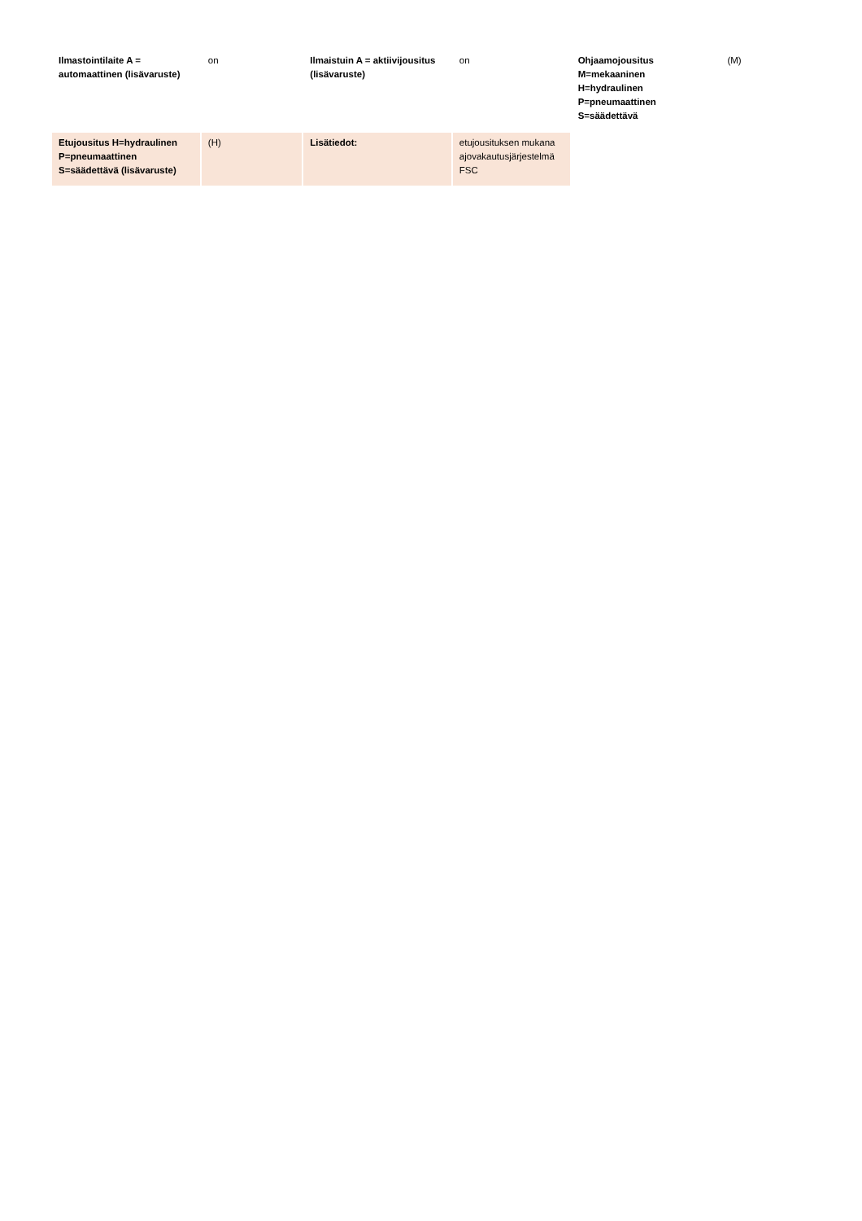| Ilmastointilaite A = automaattinen (lisävaruste) | on | Ilmaistuin A = aktiivijousitus (lisävaruste) | on | Ohjaamojousitus M=mekaaninen H=hydraulinen P=pneumaattinen S=säädettävä | (M) |
| Etujousitus H=hydraulinen P=pneumaattinen S=säädettävä (lisävaruste) | (H) | Lisätiedot: | etujousituksen mukana ajovakautusjärjestelmä FSC | | |